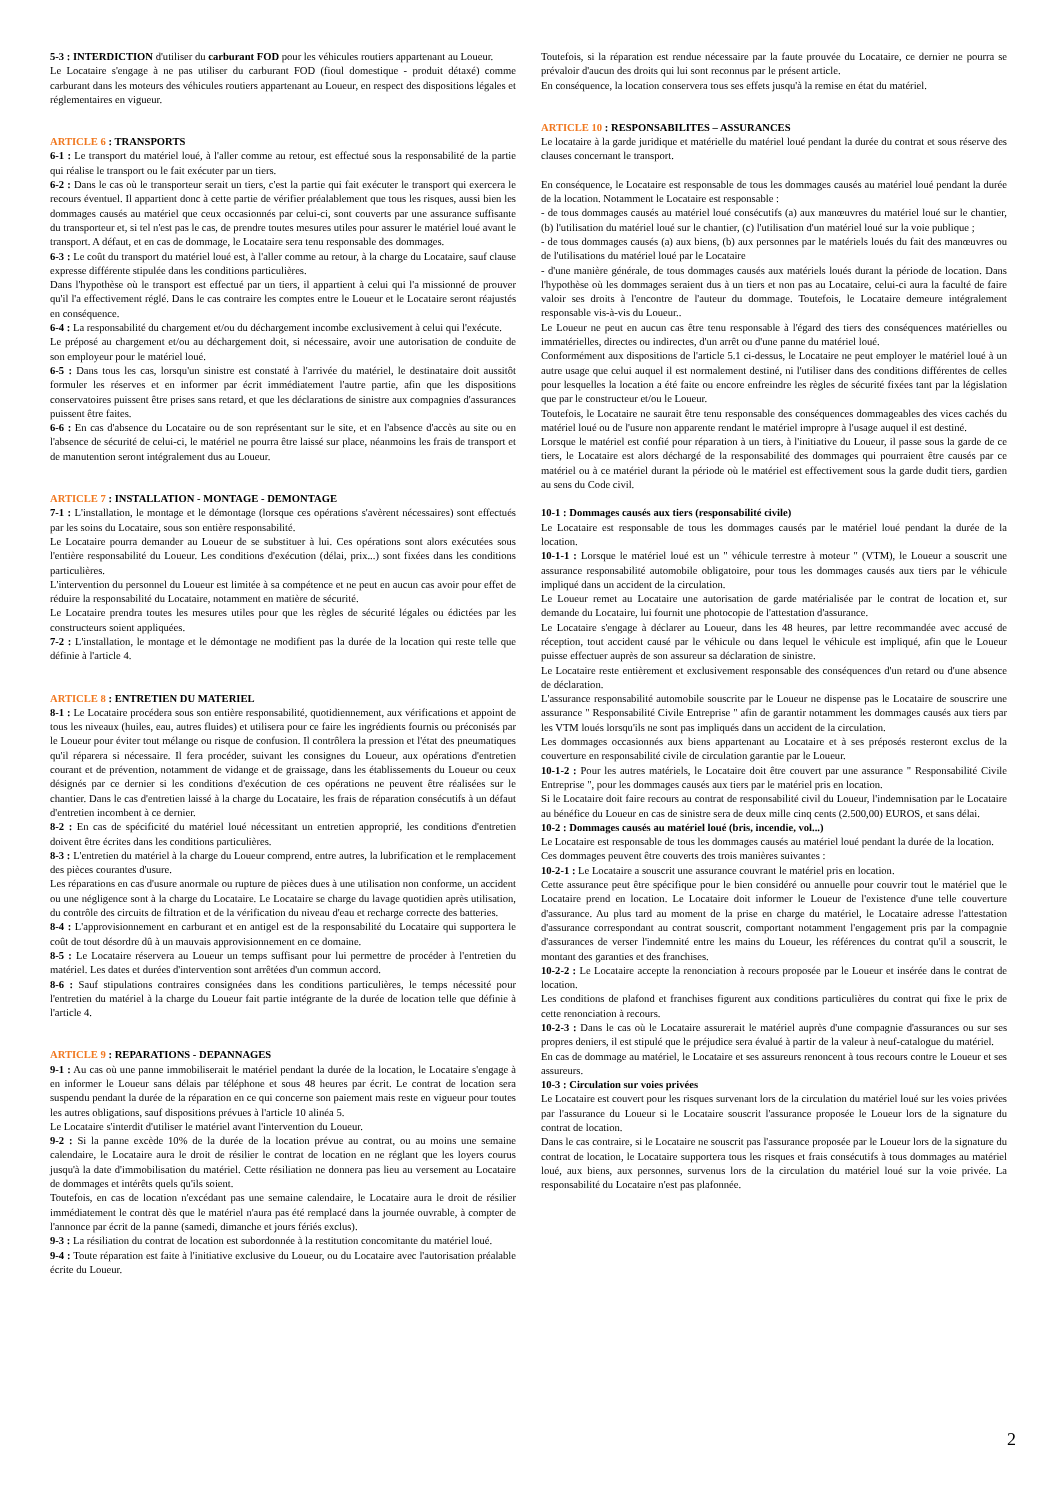5-3 : INTERDICTION d'utiliser du carburant FOD pour les véhicules routiers appartenant au Loueur.
Le Locataire s'engage à ne pas utiliser du carburant FOD (fioul domestique - produit détaxé) comme carburant dans les moteurs des véhicules routiers appartenant au Loueur, en respect des dispositions légales et réglementaires en vigueur.
ARTICLE 6 : TRANSPORTS
6-1 : Le transport du matériel loué, à l'aller comme au retour, est effectué sous la responsabilité de la partie qui réalise le transport ou le fait exécuter par un tiers.
6-2 : Dans le cas où le transporteur serait un tiers, c'est la partie qui fait exécuter le transport qui exercera le recours éventuel. Il appartient donc à cette partie de vérifier préalablement que tous les risques, aussi bien les dommages causés au matériel que ceux occasionnés par celui-ci, sont couverts par une assurance suffisante du transporteur et, si tel n'est pas le cas, de prendre toutes mesures utiles pour assurer le matériel loué avant le transport. A défaut, et en cas de dommage, le Locataire sera tenu responsable des dommages.
6-3 : Le coût du transport du matériel loué est, à l'aller comme au retour, à la charge du Locataire, sauf clause expresse différente stipulée dans les conditions particulières.
Dans l'hypothèse où le transport est effectué par un tiers, il appartient à celui qui l'a missionné de prouver qu'il l'a effectivement réglé. Dans le cas contraire les comptes entre le Loueur et le Locataire seront réajustés en conséquence.
6-4 : La responsabilité du chargement et/ou du déchargement incombe exclusivement à celui qui l'exécute.
Le préposé au chargement et/ou au déchargement doit, si nécessaire, avoir une autorisation de conduite de son employeur pour le matériel loué.
6-5 : Dans tous les cas, lorsqu'un sinistre est constaté à l'arrivée du matériel, le destinataire doit aussitôt formuler les réserves et en informer par écrit immédiatement l'autre partie, afin que les dispositions conservatoires puissent être prises sans retard, et que les déclarations de sinistre aux compagnies d'assurances puissent être faites.
6-6 : En cas d'absence du Locataire ou de son représentant sur le site, et en l'absence d'accès au site ou en l'absence de sécurité de celui-ci, le matériel ne pourra être laissé sur place, néanmoins les frais de transport et de manutention seront intégralement dus au Loueur.
ARTICLE 7 : INSTALLATION - MONTAGE - DEMONTAGE
7-1 : L'installation, le montage et le démontage (lorsque ces opérations s'avèrent nécessaires) sont effectués par les soins du Locataire, sous son entière responsabilité.
Le Locataire pourra demander au Loueur de se substituer à lui. Ces opérations sont alors exécutées sous l'entière responsabilité du Loueur. Les conditions d'exécution (délai, prix...) sont fixées dans les conditions particulières.
L'intervention du personnel du Loueur est limitée à sa compétence et ne peut en aucun cas avoir pour effet de réduire la responsabilité du Locataire, notamment en matière de sécurité.
Le Locataire prendra toutes les mesures utiles pour que les règles de sécurité légales ou édictées par les constructeurs soient appliquées.
7-2 : L'installation, le montage et le démontage ne modifient pas la durée de la location qui reste telle que définie à l'article 4.
ARTICLE 8 : ENTRETIEN DU MATERIEL
8-1 : Le Locataire procédera sous son entière responsabilité, quotidiennement, aux vérifications et appoint de tous les niveaux (huiles, eau, autres fluides) et utilisera pour ce faire les ingrédients fournis ou préconisés par le Loueur pour éviter tout mélange ou risque de confusion. Il contrôlera la pression et l'état des pneumatiques qu'il réparera si nécessaire. Il fera procéder, suivant les consignes du Loueur, aux opérations d'entretien courant et de prévention, notamment de vidange et de graissage, dans les établissements du Loueur ou ceux désignés par ce dernier si les conditions d'exécution de ces opérations ne peuvent être réalisées sur le chantier. Dans le cas d'entretien laissé à la charge du Locataire, les frais de réparation consécutifs à un défaut d'entretien incombent à ce dernier.
8-2 : En cas de spécificité du matériel loué nécessitant un entretien approprié, les conditions d'entretien doivent être écrites dans les conditions particulières.
8-3 : L'entretien du matériel à la charge du Loueur comprend, entre autres, la lubrification et le remplacement des pièces courantes d'usure.
Les réparations en cas d'usure anormale ou rupture de pièces dues à une utilisation non conforme, un accident ou une négligence sont à la charge du Locataire. Le Locataire se charge du lavage quotidien après utilisation, du contrôle des circuits de filtration et de la vérification du niveau d'eau et recharge correcte des batteries.
8-4 : L'approvisionnement en carburant et en antigel est de la responsabilité du Locataire qui supportera le coût de tout désordre dû à un mauvais approvisionnement en ce domaine.
8-5 : Le Locataire réservera au Loueur un temps suffisant pour lui permettre de procéder à l'entretien du matériel. Les dates et durées d'intervention sont arrêtées d'un commun accord.
8-6 : Sauf stipulations contraires consignées dans les conditions particulières, le temps nécessité pour l'entretien du matériel à la charge du Loueur fait partie intégrante de la durée de location telle que définie à l'article 4.
ARTICLE 9 : REPARATIONS - DEPANNAGES
9-1 : Au cas où une panne immobiliserait le matériel pendant la durée de la location, le Locataire s'engage à en informer le Loueur sans délais par téléphone et sous 48 heures par écrit. Le contrat de location sera suspendu pendant la durée de la réparation en ce qui concerne son paiement mais reste en vigueur pour toutes les autres obligations, sauf dispositions prévues à l'article 10 alinéa 5.
Le Locataire s'interdit d'utiliser le matériel avant l'intervention du Loueur.
9-2 : Si la panne excède 10% de la durée de la location prévue au contrat, ou au moins une semaine calendaire, le Locataire aura le droit de résilier le contrat de location en ne réglant que les loyers courus jusqu'à la date d'immobilisation du matériel. Cette résiliation ne donnera pas lieu au versement au Locataire de dommages et intérêts quels qu'ils soient.
Toutefois, en cas de location n'excédant pas une semaine calendaire, le Locataire aura le droit de résilier immédiatement le contrat dès que le matériel n'aura pas été remplacé dans la journée ouvrable, à compter de l'annonce par écrit de la panne (samedi, dimanche et jours fériés exclus).
9-3 : La résiliation du contrat de location est subordonnée à la restitution concomitante du matériel loué.
9-4 : Toute réparation est faite à l'initiative exclusive du Loueur, ou du Locataire avec l'autorisation préalable écrite du Loueur.
Toutefois, si la réparation est rendue nécessaire par la faute prouvée du Locataire, ce dernier ne pourra se prévaloir d'aucun des droits qui lui sont reconnus par le présent article.
En conséquence, la location conservera tous ses effets jusqu'à la remise en état du matériel.
ARTICLE 10 : RESPONSABILITES – ASSURANCES
Le locataire à la garde juridique et matérielle du matériel loué pendant la durée du contrat et sous réserve des clauses concernant le transport.
En conséquence, le Locataire est responsable de tous les dommages causés au matériel loué pendant la durée de la location. Notamment le Locataire est responsable :
- de tous dommages causés au matériel loué consécutifs (a) aux manœuvres du matériel loué sur le chantier, (b) l'utilisation du matériel loué sur le chantier, (c) l'utilisation d'un matériel loué sur la voie publique ;
- de tous dommages causés (a) aux biens, (b) aux personnes par le matériels loués du fait des manœuvres ou de l'utilisations du matériel loué par le Locataire
- d'une manière générale, de tous dommages causés aux matériels loués durant la période de location. Dans l'hypothèse où les dommages seraient dus à un tiers et non pas au Locataire, celui-ci aura la faculté de faire valoir ses droits à l'encontre de l'auteur du dommage. Toutefois, le Locataire demeure intégralement responsable vis-à-vis du Loueur..
Le Loueur ne peut en aucun cas être tenu responsable à l'égard des tiers des conséquences matérielles ou immatérielles, directes ou indirectes, d'un arrêt ou d'une panne du matériel loué.
Conformément aux dispositions de l'article 5.1 ci-dessus, le Locataire ne peut employer le matériel loué à un autre usage que celui auquel il est normalement destiné, ni l'utiliser dans des conditions différentes de celles pour lesquelles la location a été faite ou encore enfreindre les règles de sécurité fixées tant par la législation que par le constructeur et/ou le Loueur.
Toutefois, le Locataire ne saurait être tenu responsable des conséquences dommageables des vices cachés du matériel loué ou de l'usure non apparente rendant le matériel impropre à l'usage auquel il est destiné.
Lorsque le matériel est confié pour réparation à un tiers, à l'initiative du Loueur, il passe sous la garde de ce tiers, le Locataire est alors déchargé de la responsabilité des dommages qui pourraient être causés par ce matériel ou à ce matériel durant la période où le matériel est effectivement sous la garde dudit tiers, gardien au sens du Code civil.
10-1 : Dommages causés aux tiers (responsabilité civile)
Le Locataire est responsable de tous les dommages causés par le matériel loué pendant la durée de la location.
10-1-1 : Lorsque le matériel loué est un " véhicule terrestre à moteur " (VTM), le Loueur a souscrit une assurance responsabilité automobile obligatoire, pour tous les dommages causés aux tiers par le véhicule impliqué dans un accident de la circulation.
Le Loueur remet au Locataire une autorisation de garde matérialisée par le contrat de location et, sur demande du Locataire, lui fournit une photocopie de l'attestation d'assurance.
Le Locataire s'engage à déclarer au Loueur, dans les 48 heures, par lettre recommandée avec accusé de réception, tout accident causé par le véhicule ou dans lequel le véhicule est impliqué, afin que le Loueur puisse effectuer auprès de son assureur sa déclaration de sinistre.
Le Locataire reste entièrement et exclusivement responsable des conséquences d'un retard ou d'une absence de déclaration.
L'assurance responsabilité automobile souscrite par le Loueur ne dispense pas le Locataire de souscrire une assurance " Responsabilité Civile Entreprise " afin de garantir notamment les dommages causés aux tiers par les VTM loués lorsqu'ils ne sont pas impliqués dans un accident de la circulation.
Les dommages occasionnés aux biens appartenant au Locataire et à ses préposés resteront exclus de la couverture en responsabilité civile de circulation garantie par le Loueur.
10-1-2 : Pour les autres matériels, le Locataire doit être couvert par une assurance " Responsabilité Civile Entreprise ", pour les dommages causés aux tiers par le matériel pris en location.
Si le Locataire doit faire recours au contrat de responsabilité civil du Loueur, l'indemnisation par le Locataire au bénéfice du Loueur en cas de sinistre sera de deux mille cinq cents (2.500,00) EUROS, et sans délai.
10-2 : Dommages causés au matériel loué (bris, incendie, vol...)
Le Locataire est responsable de tous les dommages causés au matériel loué pendant la durée de la location.
Ces dommages peuvent être couverts des trois manières suivantes :
10-2-1 : Le Locataire a souscrit une assurance couvrant le matériel pris en location.
Cette assurance peut être spécifique pour le bien considéré ou annuelle pour couvrir tout le matériel que le Locataire prend en location. Le Locataire doit informer le Loueur de l'existence d'une telle couverture d'assurance. Au plus tard au moment de la prise en charge du matériel, le Locataire adresse l'attestation d'assurance correspondant au contrat souscrit, comportant notamment l'engagement pris par la compagnie d'assurances de verser l'indemnité entre les mains du Loueur, les références du contrat qu'il a souscrit, le montant des garanties et des franchises.
10-2-2 : Le Locataire accepte la renonciation à recours proposée par le Loueur et insérée dans le contrat de location.
Les conditions de plafond et franchises figurent aux conditions particulières du contrat qui fixe le prix de cette renonciation à recours.
10-2-3 : Dans le cas où le Locataire assurerait le matériel auprès d'une compagnie d'assurances ou sur ses propres deniers, il est stipulé que le préjudice sera évalué à partir de la valeur à neuf-catalogue du matériel.
En cas de dommage au matériel, le Locataire et ses assureurs renoncent à tous recours contre le Loueur et ses assureurs.
10-3 : Circulation sur voies privées
Le Locataire est couvert pour les risques survenant lors de la circulation du matériel loué sur les voies privées par l'assurance du Loueur si le Locataire souscrit l'assurance proposée le Loueur lors de la signature du contrat de location.
Dans le cas contraire, si le Locataire ne souscrit pas l'assurance proposée par le Loueur lors de la signature du contrat de location, le Locataire supportera tous les risques et frais consécutifs à tous dommages au matériel loué, aux biens, aux personnes, survenus lors de la circulation du matériel loué sur la voie privée. La responsabilité du Locataire n'est pas plafonnée.
2